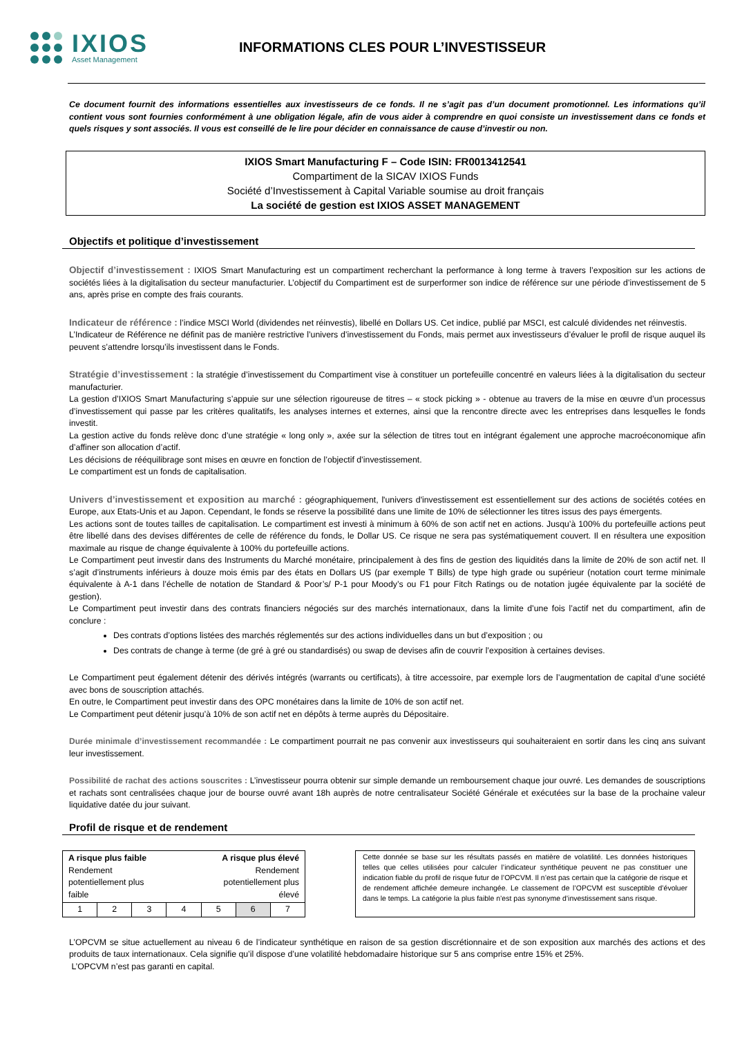IXIOS
Asset Management
INFORMATIONS CLES POUR L’INVESTISSEUR
Ce document fournit des informations essentielles aux investisseurs de ce fonds. Il ne s’agit pas d’un document promotionnel. Les informations qu’il contient vous sont fournies conformément à une obligation légale, afin de vous aider à comprendre en quoi consiste un investissement dans ce fonds et quels risques y sont associés. Il vous est conseillé de le lire pour décider en connaissance de cause d’investir ou non.
IXIOS Smart Manufacturing F – Code ISIN: FR0013412541
Compartiment de la SICAV IXIOS Funds
Société d’Investissement à Capital Variable soumise au droit français
La société de gestion est IXIOS ASSET MANAGEMENT
Objectifs et politique d’investissement
Objectif d’investissement : IXIOS Smart Manufacturing est un compartiment recherchant la performance à long terme à travers l’exposition sur les actions de sociétés liées à la digitalisation du secteur manufacturier. L’objectif du Compartiment est de surperformer son indice de référence sur une période d’investissement de 5 ans, après prise en compte des frais courants.
Indicateur de référence : l’indice MSCI World (dividendes net réinvestis), libellé en Dollars US. Cet indice, publié par MSCI, est calculé dividendes net réinvestis.
L’Indicateur de Référence ne définit pas de manière restrictive l’univers d’investissement du Fonds, mais permet aux investisseurs d’évaluer le profil de risque auquel ils peuvent s’attendre lorsqu’ils investissent dans le Fonds.
Stratégie d’investissement : la stratégie d’investissement du Compartiment vise à constituer un portefeuille concentré en valeurs liées à la digitalisation du secteur manufacturier.
La gestion d’IXIOS Smart Manufacturing s’appuie sur une sélection rigoureuse de titres – « stock picking » - obtenue au travers de la mise en œuvre d’un processus d’investissement qui passe par les critères qualitatifs, les analyses internes et externes, ainsi que la rencontre directe avec les entreprises dans lesquelles le fonds investit.
La gestion active du fonds relève donc d’une stratégie « long only », axée sur la sélection de titres tout en intégrant également une approche macroéconomique afin d’affiner son allocation d’actif.
Les décisions de rééquilibrage sont mises en œuvre en fonction de l’objectif d’investissement.
Le compartiment est un fonds de capitalisation.
Univers d’investissement et exposition au marché : géographiquement, l'univers d'investissement est essentiellement sur des actions de sociétés cotées en Europe, aux Etats-Unis et au Japon. Cependant, le fonds se réserve la possibilité dans une limite de 10% de sélectionner les titres issus des pays émergents.
Les actions sont de toutes tailles de capitalisation. Le compartiment est investi à minimum à 60% de son actif net en actions. Jusqu’à 100% du portefeuille actions peut être libellé dans des devises différentes de celle de référence du fonds, le Dollar US. Ce risque ne sera pas systématiquement couvert. Il en résultera une exposition maximale au risque de change équivalente à 100% du portefeuille actions.
Le Compartiment peut investir dans des Instruments du Marché monétaire, principalement à des fins de gestion des liquidités dans la limite de 20% de son actif net. Il s’agit d’instruments inférieurs à douze mois émis par des états en Dollars US (par exemple T Bills) de type high grade ou supérieur (notation court terme minimale équivalente à A-1 dans l’échelle de notation de Standard & Poor’s/ P-1 pour Moody’s ou F1 pour Fitch Ratings ou de notation jugée équivalente par la société de gestion).
Le Compartiment peut investir dans des contrats financiers négociés sur des marchés internationaux, dans la limite d’une fois l’actif net du compartiment, afin de conclure :
Des contrats d’options listées des marchés réglementés sur des actions individuelles dans un but d’exposition ; ou
Des contrats de change à terme (de gré à gré ou standardisés) ou swap de devises afin de couvrir l’exposition à certaines devises.
Le Compartiment peut également détenir des dérivés intégrés (warrants ou certificats), à titre accessoire, par exemple lors de l’augmentation de capital d’une société avec bons de souscription attachés.
En outre, le Compartiment peut investir dans des OPC monétaires dans la limite de 10% de son actif net.
Le Compartiment peut détenir jusqu’à 10% de son actif net en dépôts à terme auprès du Dépositaire.
Durée minimale d’investissement recommandée : Le compartiment pourrait ne pas convenir aux investisseurs qui souhaiteraient en sortir dans les cinq ans suivant leur investissement.
Possibilité de rachat des actions souscrites : L’investisseur pourra obtenir sur simple demande un remboursement chaque jour ouvré. Les demandes de souscriptions et rachats sont centralisées chaque jour de bourse ouvré avant 18h auprès de notre centralisateur Société Générale et exécutées sur la base de la prochaine valeur liquidative datée du jour suivant.
Profil de risque et de rendement
| A risque plus faible Rendement potentiellement plus faible A risque plus élevé Rendement potentiellement plus élevé | | | | | | |
| 1 | 2 | 3 | 4 | 5 | 6 | 7 |
Cette donnée se base sur les résultats passés en matière de volatilité. Les données historiques telles que celles utilisées pour calculer l’indicateur synthétique peuvent ne pas constituer une indication fiable du profil de risque futur de l’OPCVM. Il n’est pas certain que la catégorie de risque et de rendement affichée demeure inchangée. Le classement de l’OPCVM est susceptible d’évoluer dans le temps. La catégorie la plus faible n’est pas synonyme d’investissement sans risque.
L’OPCVM se situe actuellement au niveau 6 de l’indicateur synthétique en raison de sa gestion discrétionnaire et de son exposition aux marchés des actions et des produits de taux internationaux. Cela signifie qu’il dispose d’une volatilité hebdomadaire historique sur 5 ans comprise entre 15% et 25%.
L’OPCVM n’est pas garanti en capital.